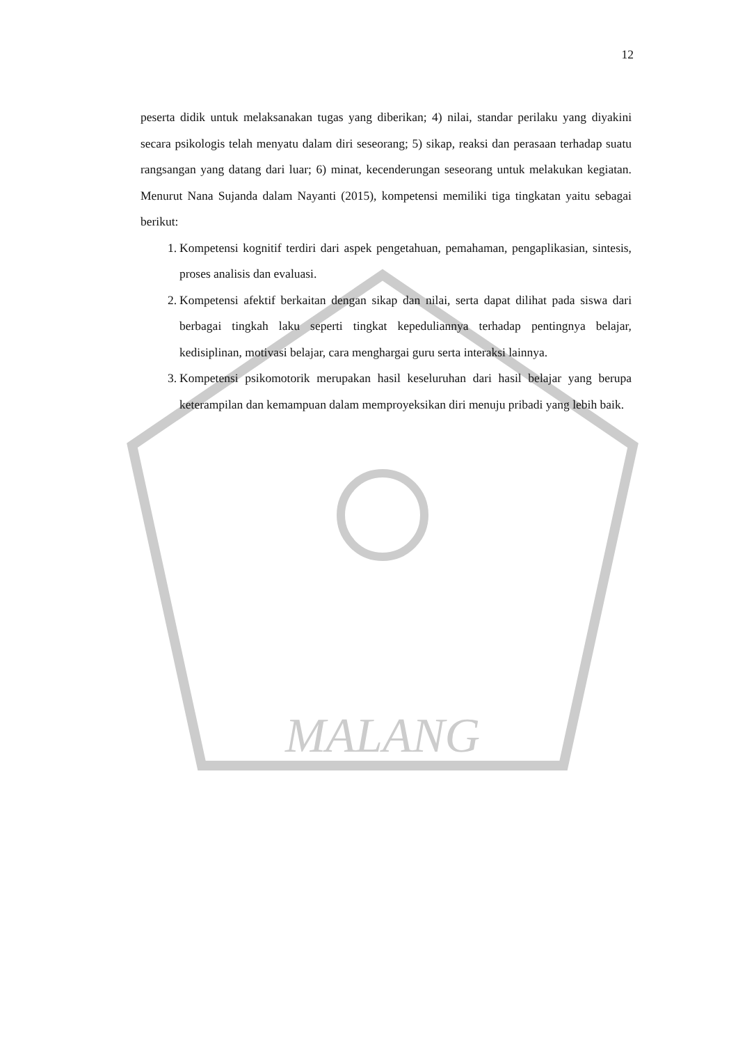MALANG
12
peserta didik untuk melaksanakan tugas yang diberikan; 4) nilai, standar perilaku yang diyakini secara psikologis telah menyatu dalam diri seseorang; 5) sikap, reaksi dan perasaan terhadap suatu rangsangan yang datang dari luar; 6) minat, kecenderungan seseorang untuk melakukan kegiatan. Menurut Nana Sujanda dalam Nayanti (2015), kompetensi memiliki tiga tingkatan yaitu sebagai berikut:
1. Kompetensi kognitif terdiri dari aspek pengetahuan, pemahaman, pengaplikasian, sintesis, proses analisis dan evaluasi.
2. Kompetensi afektif berkaitan dengan sikap dan nilai, serta dapat dilihat pada siswa dari berbagai tingkah laku seperti tingkat kepeduliannya terhadap pentingnya belajar, kedisiplinan, motivasi belajar, cara menghargai guru serta interaksi lainnya.
3. Kompetensi psikomotorik merupakan hasil keseluruhan dari hasil belajar yang berupa keterampilan dan kemampuan dalam memproyeksikan diri menuju pribadi yang lebih baik.